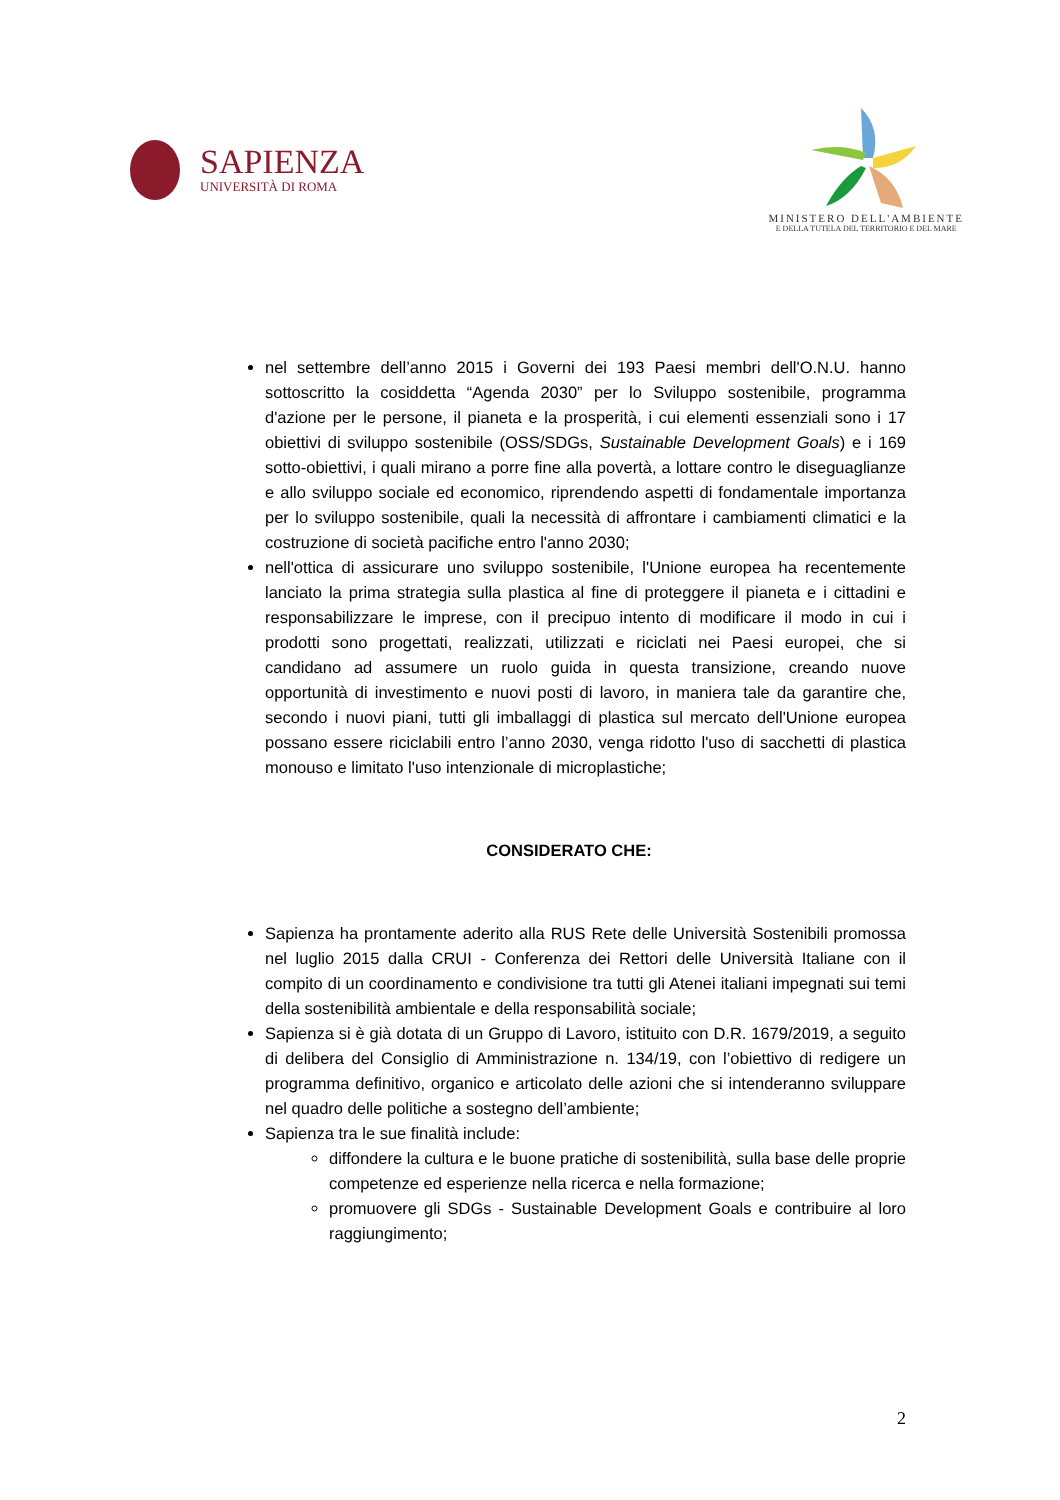SAPIENZA
UNIVERSITÀ DI ROMA
MINISTERO DELL'AMBIENTE
E DELLA TUTELA DEL TERRITORIO E DEL MARE
nel settembre dell’anno 2015 i Governi dei 193 Paesi membri dell'O.N.U. hanno sottoscritto la cosiddetta “Agenda 2030” per lo Sviluppo sostenibile, programma d'azione per le persone, il pianeta e la prosperità, i cui elementi essenziali sono i 17 obiettivi di sviluppo sostenibile (OSS/SDGs, Sustainable Development Goals) e i 169 sotto-obiettivi, i quali mirano a porre fine alla povertà, a lottare contro le diseguaglianze e allo sviluppo sociale ed economico, riprendendo aspetti di fondamentale importanza per lo sviluppo sostenibile, quali la necessità di affrontare i cambiamenti climatici e la costruzione di società pacifiche entro l'anno 2030;
nell'ottica di assicurare uno sviluppo sostenibile, l'Unione europea ha recentemente lanciato la prima strategia sulla plastica al fine di proteggere il pianeta e i cittadini e responsabilizzare le imprese, con il precipuo intento di modificare il modo in cui i prodotti sono progettati, realizzati, utilizzati e riciclati nei Paesi europei, che si candidano ad assumere un ruolo guida in questa transizione, creando nuove opportunità di investimento e nuovi posti di lavoro, in maniera tale da garantire che, secondo i nuovi piani, tutti gli imballaggi di plastica sul mercato dell'Unione europea possano essere riciclabili entro l’anno 2030, venga ridotto l'uso di sacchetti di plastica monouso e limitato l'uso intenzionale di microplastiche;
CONSIDERATO CHE:
Sapienza ha prontamente aderito alla RUS Rete delle Università Sostenibili promossa nel luglio 2015 dalla CRUI - Conferenza dei Rettori delle Università Italiane con il compito di un coordinamento e condivisione tra tutti gli Atenei italiani impegnati sui temi della sostenibilità ambientale e della responsabilità sociale;
Sapienza si è già dotata di un Gruppo di Lavoro, istituito con D.R. 1679/2019, a seguito di delibera del Consiglio di Amministrazione n. 134/19, con l’obiettivo di redigere un programma definitivo, organico e articolato delle azioni che si intenderanno sviluppare nel quadro delle politiche a sostegno dell’ambiente;
Sapienza tra le sue finalità include:
diffondere la cultura e le buone pratiche di sostenibilità, sulla base delle proprie competenze ed esperienze nella ricerca e nella formazione;
promuovere gli SDGs - Sustainable Development Goals e contribuire al loro raggiungimento;
2